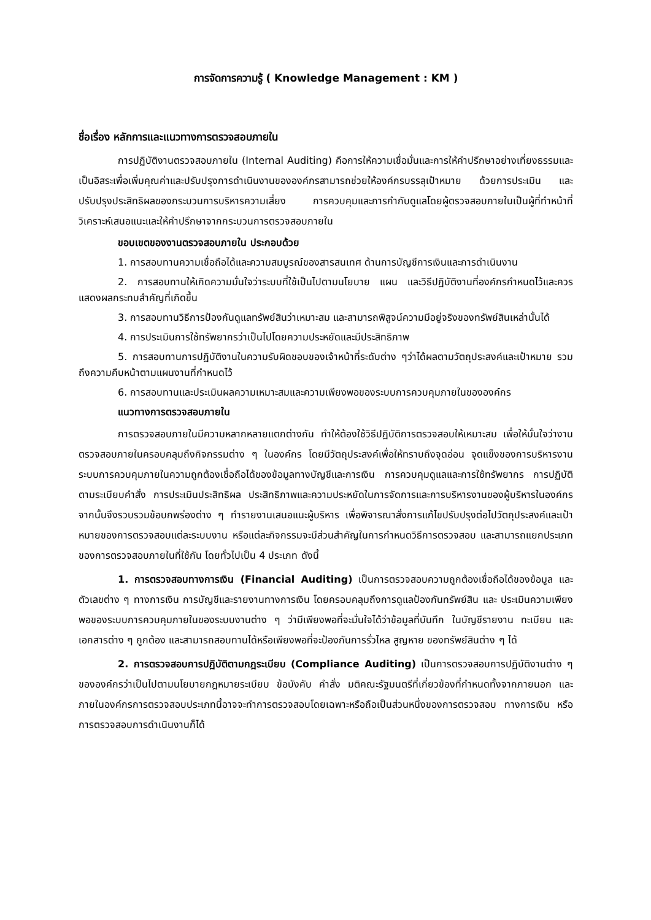การจัดการความรู้ ( Knowledge Management : KM )
ชื่อเรื่อง หลักการและแนวทางการตรวจสอบภายใน
การปฏิบัติงานตรวจสอบภายใน (Internal Auditing) คือการให้ความเชื่อมั่นและการให้คำปรึกษาอย่างเที่ยงธรรมและเป็นอิสระเพื่อเพิ่มคุณค่าและปรับปรุงการดำเนินงานขององค์กรสามารถช่วยให้องค์กรบรรลุเป้าหมาย ด้วยการประเมิน และปรับปรุงประสิทธิผลของกระบวนการบริหารความเสี่ยง การควบคุมและการกำกับดูแลโดยผู้ตรวจสอบภายในเป็นผู้ที่ทำหน้าที่วิเคราะห์เสนอแนะและให้คำปรึกษาจากกระบวนการตรวจสอบภายใน
ขอบเขตของงานตรวจสอบภายใน ประกอบด้วย
1. การสอบทานความเชื่อถือได้และความสมบูรณ์ของสารสนเทศ ด้านการบัญชีการเงินและการดำเนินงาน
2. การสอบทานให้เกิดความมั่นใจว่าระบบที่ใช้เป็นไปตามนโยบาย แผน และวิธีปฏิบัติงานที่องค์กรกำหนดไว้และควรแสดงผลกระทบสำคัญที่เกิดขึ้น
3. การสอบทานวิธีการป้องกันดูแลทรัพย์สินว่าเหมาะสม และสามารถพิสูจน์ความมีอยู่จริงของทรัพย์สินเหล่านั้นได้
4. การประเมินการใช้ทรัพยากรว่าเป็นไปโดยความประหยัดและมีประสิทธิภาพ
5. การสอบทานการปฏิบัติงานในความรับผิดชอบของเจ้าหน้าที่ระดับต่าง ๆว่าได้ผลตามวัตถุประสงค์และเป้าหมาย รวมถึงความคืบหน้าตามแผนงานที่กำหนดไว้
6. การสอบทานและประเมินผลความเหมาะสมและความเพียงพอของระบบการควบคุมภายในขององค์กร
แนวทางการตรวจสอบภายใน
การตรวจสอบภายในมีความหลากหลายแตกต่างกัน ทำให้ต้องใช้วิธีปฏิบัติการตรวจสอบให้เหมาะสม เพื่อให้มั่นใจว่างานตรวจสอบภายในครอบคลุมถึงกิจกรรมต่าง ๆ ในองค์กร โดยมีวัตถุประสงค์เพื่อให้ทราบถึงจุดอ่อน จุดแข็งของการบริหารงาน ระบบการควบคุมภายในความถูกต้องเชื่อถือได้ของข้อมูลทางบัญชีและการเงิน การควบคุมดูแลและการใช้ทรัพยากร การปฏิบัติตามระเบียบคำสั่ง การประเมินประสิทธิผล ประสิทธิภาพและความประหยัดในการจัดการและการบริหารงานของผู้บริหารในองค์กร จากนั้นจึงรวบรวมข้อบกพร่องต่าง ๆ ทำรายงานเสนอแนะผู้บริหาร เพื่อพิจารณาสั่งการแก้ไขปรับปรุงต่อไปวัตถุประสงค์และเป้าหมายของการตรวจสอบแต่ละระบบงาน หรือแต่ละกิจกรรมจะมีส่วนสำคัญในการกำหนดวิธีการตรวจสอบ และสามารถแยกประเภทของการตรวจสอบภายในที่ใช้กัน โดยทั่วไปเป็น 4 ประเภท ดังนี้
1. การตรวจสอบทางการเงิน (Financial Auditing) เป็นการตรวจสอบความถูกต้องเชื่อถือได้ของข้อมูล และตัวเลขต่าง ๆ ทางการเงิน การบัญชีและรายงานทางการเงิน โดยครอบคลุมถึงการดูแลป้องกันทรัพย์สิน และ ประเมินความเพียงพอของระบบการควบคุมภายในของระบบงานต่าง ๆ ว่ามีเพียงพอที่จะมั่นใจได้ว่าข้อมูลที่บันทึก ในบัญชีรายงาน ทะเบียน และเอกสารต่าง ๆ ถูกต้อง และสามารถสอบทานได้หรือเพียงพอที่จะป้องกันการรั่วไหล สูญหาย ของทรัพย์สินต่าง ๆ ได้
2. การตรวจสอบการปฏิบัติตามกฎระเบียบ (Compliance Auditing) เป็นการตรวจสอบการปฏิบัติงานต่าง ๆ ขององค์กรว่าเป็นไปตามนโยบายกฎหมายระเบียบ ข้อบังคับ คำสั่ง มติคณะรัฐมนตรีที่เกี่ยวข้องที่กำหนดทั้งจากภายนอก และภายในองค์กรการตรวจสอบประเภทนี้อาจจะทำการตรวจสอบโดยเฉพาะหรือถือเป็นส่วนหนึ่งของการตรวจสอบ ทางการเงิน หรือการตรวจสอบการดำเนินงานก็ได้